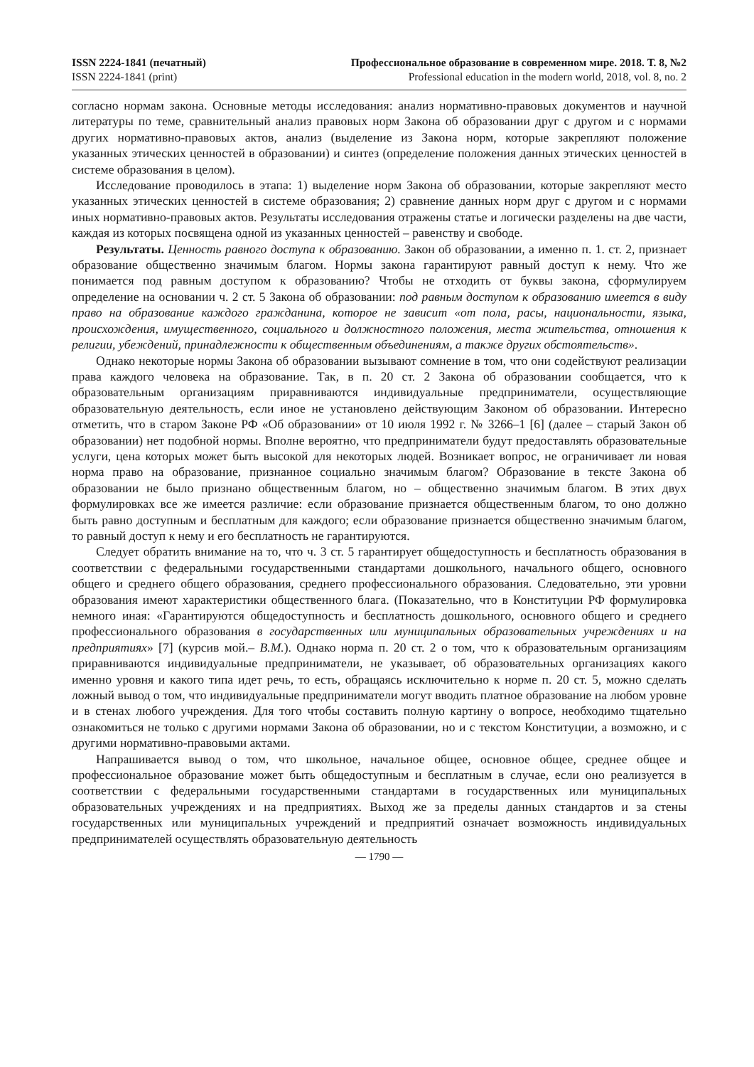ISSN 2224-1841 (печатный)
ISSN 2224-1841 (print)
Профессиональное образование в современном мире. 2018. Т. 8, №2
Professional education in the modern world, 2018, vol. 8, no. 2
согласно нормам закона. Основные методы исследования: анализ нормативно-правовых документов и научной литературы по теме, сравнительный анализ правовых норм Закона об образовании друг с другом и с нормами других нормативно-правовых актов, анализ (выделение из Закона норм, которые закрепляют положение указанных этических ценностей в образовании) и синтез (определение положения данных этических ценностей в системе образования в целом).
Исследование проводилось в этапа: 1) выделение норм Закона об образовании, которые закрепляют место указанных этических ценностей в системе образования; 2) сравнение данных норм друг с другом и с нормами иных нормативно-правовых актов. Результаты исследования отражены статье и логически разделены на две части, каждая из которых посвящена одной из указанных ценностей – равенству и свободе.
Результаты. Ценность равного доступа к образованию. Закон об образовании, а именно п. 1. ст. 2, признает образование общественно значимым благом. Нормы закона гарантируют равный доступ к нему. Что же понимается под равным доступом к образованию? Чтобы не отходить от буквы закона, сформулируем определение на основании ч. 2 ст. 5 Закона об образовании: под равным доступом к образованию имеется в виду право на образование каждого гражданина, которое не зависит «от пола, расы, национальности, языка, происхождения, имущественного, социального и должностного положения, места жительства, отношения к религии, убеждений, принадлежности к общественным объединениям, а также других обстоятельств».
Однако некоторые нормы Закона об образовании вызывают сомнение в том, что они содействуют реализации права каждого человека на образование. Так, в п. 20 ст. 2 Закона об образовании сообщается, что к образовательным организациям приравниваются индивидуальные предприниматели, осуществляющие образовательную деятельность, если иное не установлено действующим Законом об образовании. Интересно отметить, что в старом Законе РФ «Об образовании» от 10 июля 1992 г. № 3266–1 [6] (далее – старый Закон об образовании) нет подобной нормы. Вполне вероятно, что предприниматели будут предоставлять образовательные услуги, цена которых может быть высокой для некоторых людей. Возникает вопрос, не ограничивает ли новая норма право на образование, признанное социально значимым благом? Образование в тексте Закона об образовании не было признано общественным благом, но – общественно значимым благом. В этих двух формулировках все же имеется различие: если образование признается общественным благом, то оно должно быть равно доступным и бесплатным для каждого; если образование признается общественно значимым благом, то равный доступ к нему и его бесплатность не гарантируются.
Следует обратить внимание на то, что ч. 3 ст. 5 гарантирует общедоступность и бесплатность образования в соответствии с федеральными государственными стандартами дошкольного, начального общего, основного общего и среднего общего образования, среднего профессионального образования. Следовательно, эти уровни образования имеют характеристики общественного блага. (Показательно, что в Конституции РФ формулировка немного иная: «Гарантируются общедоступность и бесплатность дошкольного, основного общего и среднего профессионального образования в государственных или муниципальных образовательных учреждениях и на предприятиях» [7] (курсив мой.– В.М.). Однако норма п. 20 ст. 2 о том, что к образовательным организациям приравниваются индивидуальные предприниматели, не указывает, об образовательных организациях какого именно уровня и какого типа идет речь, то есть, обращаясь исключительно к норме п. 20 ст. 5, можно сделать ложный вывод о том, что индивидуальные предприниматели могут вводить платное образование на любом уровне и в стенах любого учреждения. Для того чтобы составить полную картину о вопросе, необходимо тщательно ознакомиться не только с другими нормами Закона об образовании, но и с текстом Конституции, а возможно, и с другими нормативно-правовыми актами.
Напрашивается вывод о том, что школьное, начальное общее, основное общее, среднее общее и профессиональное образование может быть общедоступным и бесплатным в случае, если оно реализуется в соответствии с федеральными государственными стандартами в государственных или муниципальных образовательных учреждениях и на предприятиях. Выход же за пределы данных стандартов и за стены государственных или муниципальных учреждений и предприятий означает возможность индивидуальных предпринимателей осуществлять образовательную деятельность
— 1790 —